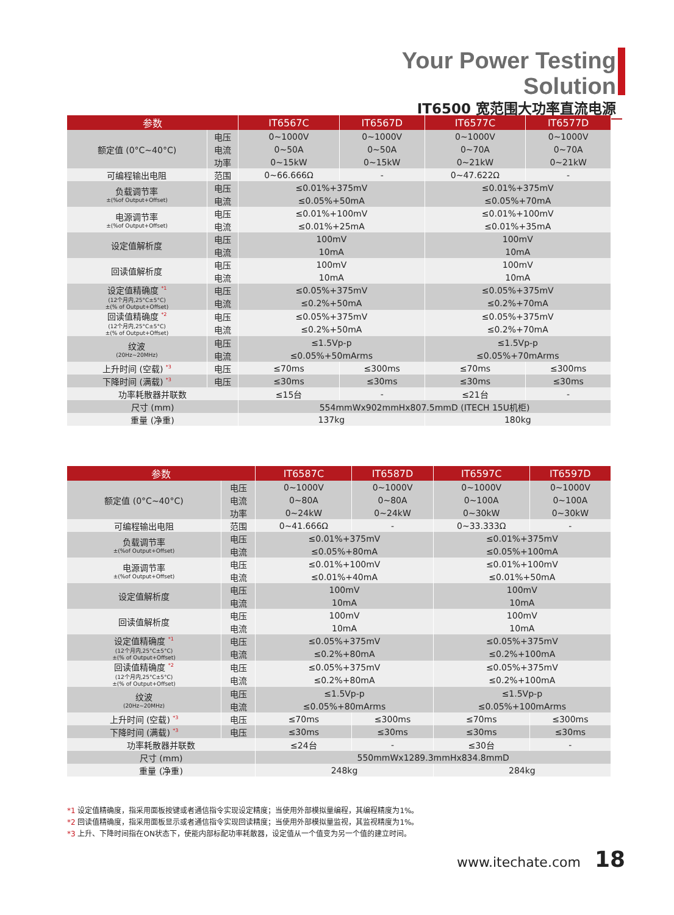Your Power Testing Solution
IT6500 宽范围大功率直流电源
| 参数 | | IT6567C | IT6567D | IT6577C | IT6577D |
| --- | --- | --- | --- | --- | --- |
| 额定值 (0°C~40°C) | 电压 | 0~1000V | 0~1000V | 0~1000V | 0~1000V |
| | 电流 | 0~50A | 0~50A | 0~70A | 0~70A |
| | 功率 | 0~15kW | 0~15kW | 0~21kW | 0~21kW |
| 可编程输出电阻 | 范围 | 0~66.666Ω | - | 0~47.622Ω | - |
| 负载调节率 ±(%of Output+Offset) | 电压 | ≤0.01%+375mV | | ≤0.01%+375mV | |
| | 电流 | ≤0.05%+50mA | | ≤0.05%+70mA | |
| 电源调节率 ±(%of Output+Offset) | 电压 | ≤0.01%+100mV | | ≤0.01%+100mV | |
| | 电流 | ≤0.01%+25mA | | ≤0.01%+35mA | |
| 设定值解析度 | 电压 | 100mV | | 100mV | |
| | 电流 | 10mA | | 10mA | |
| 回读值解析度 | 电压 | 100mV | | 100mV | |
| | 电流 | 10mA | | 10mA | |
| 设定值精确度 <sup>*1</sup> (12个月内,25°C±5°C) ±(% of Output+Offset) | 电压 | ≤0.05%+375mV | | ≤0.05%+375mV | |
| | 电流 | ≤0.2%+50mA | | ≤0.2%+70mA | |
| 回读值精确度 <sup>*2</sup> (12个月内,25°C±5°C) ±(% of Output+Offset) | 电压 | ≤0.05%+375mV | | ≤0.05%+375mV | |
| | 电流 | ≤0.2%+50mA | | ≤0.2%+70mA | |
| 纹波 (20Hz~20MHz) | 电压 | ≤1.5Vp-p | | ≤1.5Vp-p | |
| | 电流 | ≤0.05%+50mArms | | ≤0.05%+70mArms | |
| 上升时间 (空载) <sup>*3</sup> | 电压 | ≤70ms | ≤300ms | ≤70ms | ≤300ms |
| 下降时间 (满载) <sup>*3</sup> | 电压 | ≤30ms | ≤30ms | ≤30ms | ≤30ms |
| 功率耗散器并联数 | | ≤15台 | - | ≤21台 | - |
| 尺寸 (mm) | | 554mmWx902mmHx807.5mmD (ITECH 15U机柜) | | | |
| 重量 (净重) | | 137kg | | 180kg | |
| 参数 | | IT6587C | IT6587D | IT6597C | IT6597D |
| --- | --- | --- | --- | --- | --- |
| 额定值 (0°C~40°C) | 电压 | 0~1000V | 0~1000V | 0~1000V | 0~1000V |
| | 电流 | 0~80A | 0~80A | 0~100A | 0~100A |
| | 功率 | 0~24kW | 0~24kW | 0~30kW | 0~30kW |
| 可编程输出电阻 | 范围 | 0~41.666Ω | - | 0~33.333Ω | - |
| 负载调节率 ±(%of Output+Offset) | 电压 | ≤0.01%+375mV | | ≤0.01%+375mV | |
| | 电流 | ≤0.05%+80mA | | ≤0.05%+100mA | |
| 电源调节率 ±(%of Output+Offset) | 电压 | ≤0.01%+100mV | | ≤0.01%+100mV | |
| | 电流 | ≤0.01%+40mA | | ≤0.01%+50mA | |
| 设定值解析度 | 电压 | 100mV | | 100mV | |
| | 电流 | 10mA | | 10mA | |
| 回读值解析度 | 电压 | 100mV | | 100mV | |
| | 电流 | 10mA | | 10mA | |
| 设定值精确度 <sup>*1</sup> (12个月内,25°C±5°C) ±(% of Output+Offset) | 电压 | ≤0.05%+375mV | | ≤0.05%+375mV | |
| | 电流 | ≤0.2%+80mA | | ≤0.2%+100mA | |
| 回读值精确度 <sup>*2</sup> (12个月内,25°C±5°C) ±(% of Output+Offset) | 电压 | ≤0.05%+375mV | | ≤0.05%+375mV | |
| | 电流 | ≤0.2%+80mA | | ≤0.2%+100mA | |
| 纹波 (20Hz~20MHz) | 电压 | ≤1.5Vp-p | | ≤1.5Vp-p | |
| | 电流 | ≤0.05%+80mArms | | ≤0.05%+100mArms | |
| 上升时间 (空载) <sup>*3</sup> | 电压 | ≤70ms | ≤300ms | ≤70ms | ≤300ms |
| 下降时间 (满载) <sup>*3</sup> | 电压 | ≤30ms | ≤30ms | ≤30ms | ≤30ms |
| 功率耗散器并联数 | | ≤24台 | - | ≤30台 | - |
| 尺寸 (mm) | | 550mmWx1289.3mmHx834.8mmD | | | |
| 重量 (净重) | | 248kg | | 284kg | |
*1 设定值精确度，指采用面板按键或者通信指令实现设定精度；当使用外部模拟量编程，其编程精度为1%。
*2 回读值精确度，指采用面板显示或者通信指令实现回读精度；当使用外部模拟量监视，其监视精度为1%。
*3 上升、下降时间指在ON状态下，使能内部标配功率耗散器，设定值从一个值变为另一个值的建立时间。
www.itechate.com 18